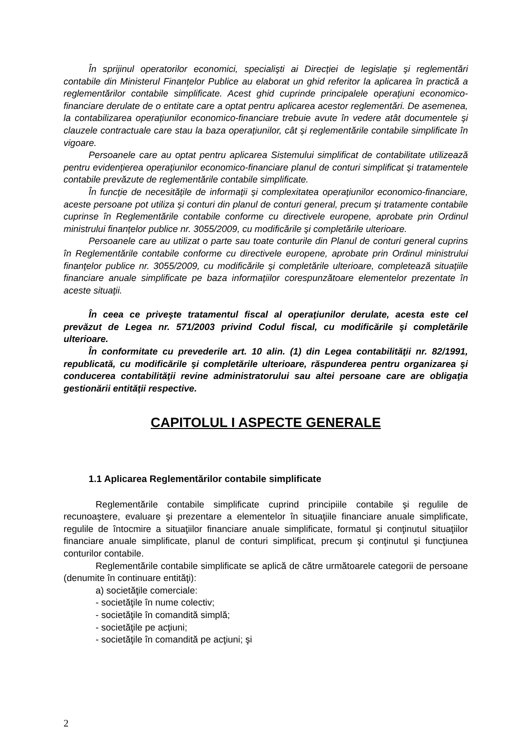În sprijinul operatorilor economici, specialişti ai Direcţiei de legislaţie şi reglementări contabile din Ministerul Finanţelor Publice au elaborat un ghid referitor la aplicarea în practică a reglementărilor contabile simplificate. Acest ghid cuprinde principalele operaţiuni economico-financiare derulate de o entitate care a optat pentru aplicarea acestor reglementări. De asemenea, la contabilizarea operaţiunilor economico-financiare trebuie avute în vedere atât documentele şi clauzele contractuale care stau la baza operaţiunilor, cât şi reglementările contabile simplificate în vigoare.
Persoanele care au optat pentru aplicarea Sistemului simplificat de contabilitate utilizează pentru evidenţierea operaţiunilor economico-financiare planul de conturi simplificat şi tratamentele contabile prevăzute de reglementările contabile simplificate.
În funcţie de necesităţile de informaţii şi complexitatea operaţiunilor economico-financiare, aceste persoane pot utiliza şi conturi din planul de conturi general, precum şi tratamente contabile cuprinse în Reglementările contabile conforme cu directivele europene, aprobate prin Ordinul ministrului finanţelor publice nr. 3055/2009, cu modificările şi completările ulterioare.
Persoanele care au utilizat o parte sau toate conturile din Planul de conturi general cuprins în Reglementările contabile conforme cu directivele europene, aprobate prin Ordinul ministrului finanţelor publice nr. 3055/2009, cu modificările şi completările ulterioare, completează situaţiile financiare anuale simplificate pe baza informaţiilor corespunzătoare elementelor prezentate în aceste situaţii.
În ceea ce priveşte tratamentul fiscal al operaţiunilor derulate, acesta este cel prevăzut de Legea nr. 571/2003 privind Codul fiscal, cu modificările şi completările ulterioare.
În conformitate cu prevederile art. 10 alin. (1) din Legea contabilităţii nr. 82/1991, republicată, cu modificările şi completările ulterioare, răspunderea pentru organizarea şi conducerea contabilităţii revine administratorului sau altei persoane care are obligaţia gestionării entităţii respective.
CAPITOLUL I ASPECTE GENERALE
1.1 Aplicarea Reglementărilor contabile simplificate
Reglementările contabile simplificate cuprind principiile contabile şi regulile de recunoaştere, evaluare şi prezentare a elementelor în situaţiile financiare anuale simplificate, regulile de întocmire a situaţiilor financiare anuale simplificate, formatul şi conţinutul situaţiilor financiare anuale simplificate, planul de conturi simplificat, precum şi conţinutul şi funcţiunea conturilor contabile.
Reglementările contabile simplificate se aplică de către următoarele categorii de persoane (denumite în continuare entităţi):
a) societăţile comerciale:
- societăţile în nume colectiv;
- societăţile în comandită simplă;
- societăţile pe acţiuni;
- societăţile în comandită pe acţiuni; şi
2